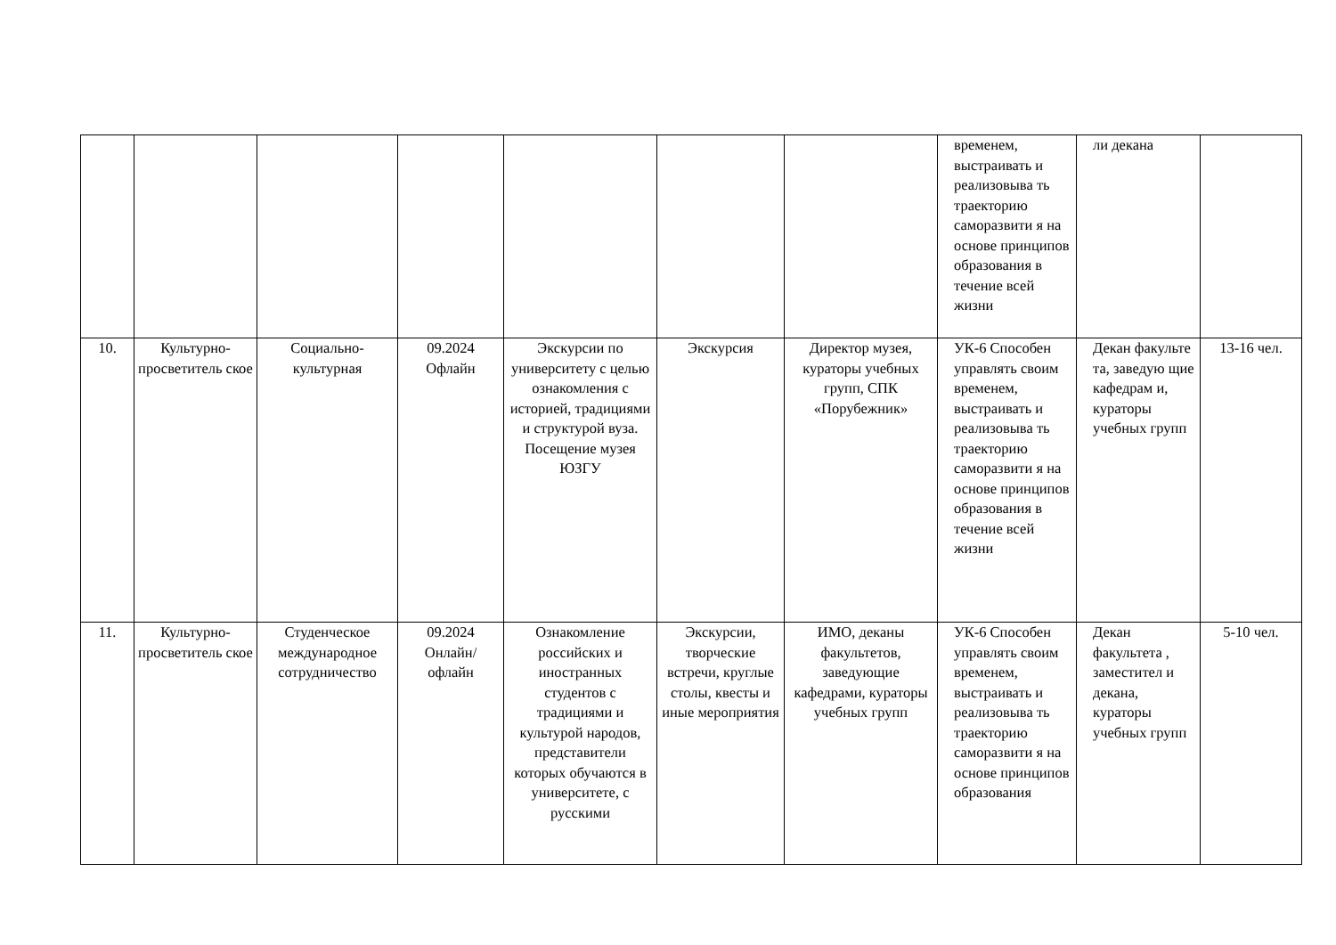| | | | | | | | временем, выстраивать и реализовыва ть траекторию саморазвити я на основе принципов образования в течение всей жизни | ли декана | |
| 10. | Культурно-просветитель ское | Социально-культурная | 09.2024 Офлайн | Экскурсии по университету с целью ознакомления с историей, традициями и структурой вуза. Посещение музея ЮЗГУ | Экскурсия | Директор музея, кураторы учебных групп, СПК «Порубежник» | УК-6 Способен управлять своим временем, выстраивать и реализовыва ть траекторию саморазвити я на основе принципов образования в течение всей жизни | Декан факульте та, заведую щие кафедрам и, кураторы учебных групп | 13-16 чел. |
| 11. | Культурно-просветитель ское | Студенческое международное сотрудничество | 09.2024 Онлайн/ офлайн | Ознакомление российских и иностранных студентов с традициями и культурой народов, представители которых обучаются в университете, с русскими | Экскурсии, творческие встречи, круглые столы, квесты и иные мероприятия | ИМО, деканы факультетов, заведующие кафедрами, кураторы учебных групп | УК-6 Способен управлять своим временем, выстраивать и реализовыва ть траекторию саморазвити я на основе принципов образования | Декан факультета , заместител и декана, кураторы учебных групп | 5-10 чел. |